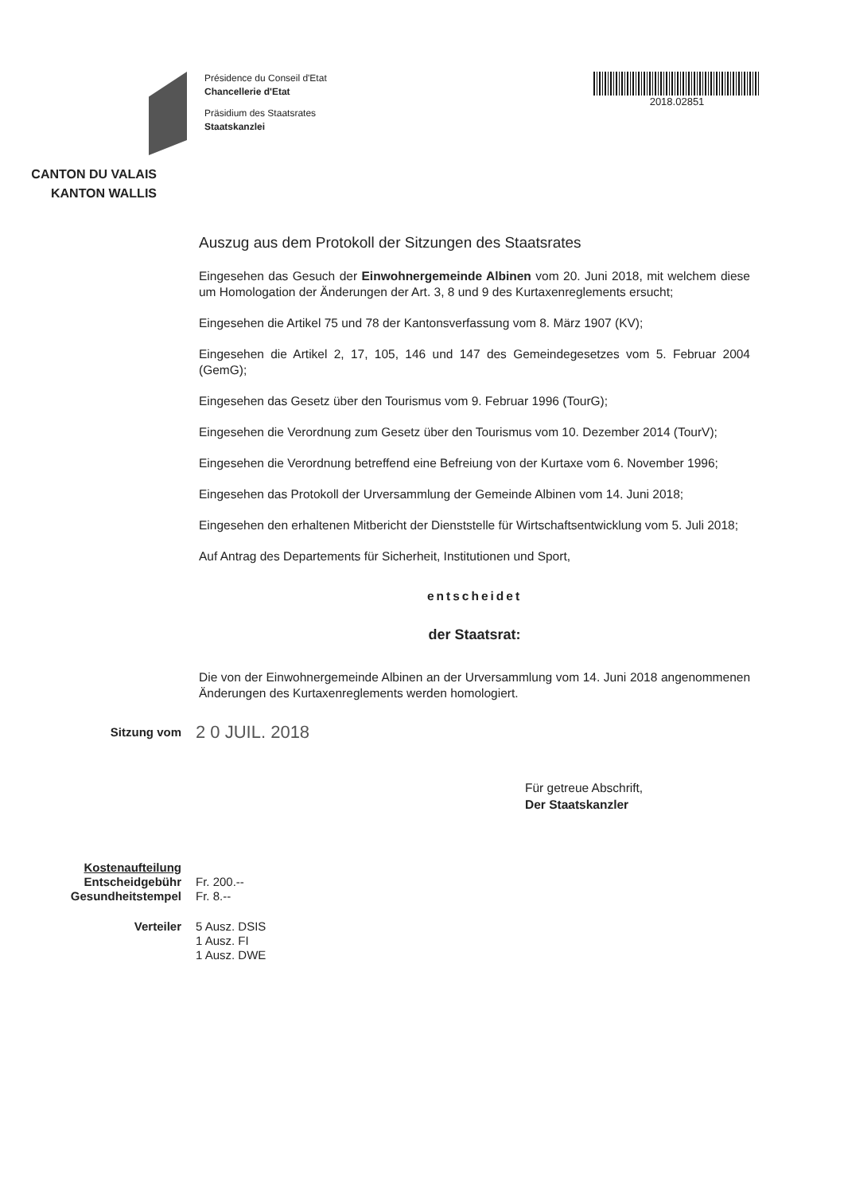CANTON DU VALAIS
KANTON WALLIS
Présidence du Conseil d'Etat
Chancellerie d'Etat
Präsidium des Staatsrates
Staatskanzlei
2018.02851
Auszug aus dem Protokoll der Sitzungen des Staatsrates
Eingesehen das Gesuch der Einwohnergemeinde Albinen vom 20. Juni 2018, mit welchem diese um Homologation der Änderungen der Art. 3, 8 und 9 des Kurtaxenreglements ersucht;
Eingesehen die Artikel 75 und 78 der Kantonsverfassung vom 8. März 1907 (KV);
Eingesehen die Artikel 2, 17, 105, 146 und 147 des Gemeindegesetzes vom 5. Februar 2004 (GemG);
Eingesehen das Gesetz über den Tourismus vom 9. Februar 1996 (TourG);
Eingesehen die Verordnung zum Gesetz über den Tourismus vom 10. Dezember 2014 (TourV);
Eingesehen die Verordnung betreffend eine Befreiung von der Kurtaxe vom 6. November 1996;
Eingesehen das Protokoll der Urversammlung der Gemeinde Albinen vom 14. Juni 2018;
Eingesehen den erhaltenen Mitbericht der Dienststelle für Wirtschaftsentwicklung vom 5. Juli 2018;
Auf Antrag des Departements für Sicherheit, Institutionen und Sport,
entscheidet
der Staatsrat:
Die von der Einwohnergemeinde Albinen an der Urversammlung vom 14. Juni 2018 angenommenen Änderungen des Kurtaxenreglements werden homologiert.
Sitzung vom
2 0 JUIL. 2018
Für getreue Abschrift,
Der Staatskanzler
Kostenaufteilung
Entscheidgebühr
Gesundheitstempel
Fr. 200.--
Fr. 8.--
Verteiler 5 Ausz. DSIS
1 Ausz. FI
1 Ausz. DWE